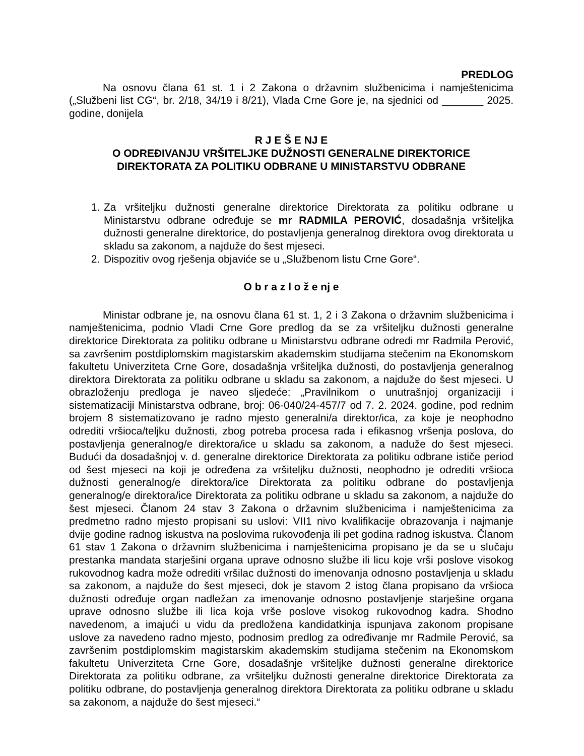PREDLOG
Na osnovu člana 61 st. 1 i 2 Zakona o državnim službenicima i namještenicima („Službeni list CG“, br. 2/18, 34/19 i 8/21), Vlada Crne Gore je, na sjednici od _______ 2025. godine, donijela
R J E Š E NJ E
O ODREĐIVANJU VRŠITELJKE DUŽNOSTI GENERALNE DIREKTORICE
DIREKTORATA ZA POLITIKU ODBRANE U MINISTARSTVU ODBRANE
1. Za vršiteljku dužnosti generalne direktorice Direktorata za politiku odbrane u Ministarstvu odbrane određuje se mr RADMILA PEROVIĆ, dosadašnja vršiteljka dužnosti generalne direktorice, do postavljenja generalnog direktora ovog direktorata u skladu sa zakonom, a najduže do šest mjeseci.
2. Dispozitiv ovog rješenja objaviće se u „Službenom listu Crne Gore“.
O b r a z l o ž e nj e
Ministar odbrane je, na osnovu člana 61 st. 1, 2 i 3 Zakona o državnim službenicima i namještenicima, podnio Vladi Crne Gore predlog da se za vršiteljku dužnosti generalne direktorice Direktorata za politiku odbrane u Ministarstvu odbrane odredi mr Radmila Perović, sa završenim postdiplomskim magistarskim akademskim studijama stečenim na Ekonomskom fakultetu Univerziteta Crne Gore, dosadašnja vršiteljka dužnosti, do postavljenja generalnog direktora Direktorata za politiku odbrane u skladu sa zakonom, a najduže do šest mjeseci. U obrazloženju predloga je naveo sljedeće: „Pravilnikom o unutrašnjoj organizaciji i sistematizaciji Ministarstva odbrane, broj: 06-040/24-457/7 od 7. 2. 2024. godine, pod rednim brojem 8 sistematizovano je radno mjesto generalni/a direktor/ica, za koje je neophodno odrediti vršioca/teljku dužnosti, zbog potreba procesa rada i efikasnog vršenja poslova, do postavljenja generalnog/e direktora/ice u skladu sa zakonom, a naduže do šest mjeseci. Budući da dosadašnjoj v. d. generalne direktorice Direktorata za politiku odbrane ističe period od šest mjeseci na koji je određena za vršiteljku dužnosti, neophodno je odrediti vršioca dužnosti generalnog/e direktora/ice Direktorata za politiku odbrane do postavljenja generalnog/e direktora/ice Direktorata za politiku odbrane u skladu sa zakonom, a najduže do šest mjeseci. Članom 24 stav 3 Zakona o državnim službenicima i namještenicima za predmetno radno mjesto propisani su uslovi: VII1 nivo kvalifikacije obrazovanja i najmanje dvije godine radnog iskustva na poslovima rukovođenja ili pet godina radnog iskustva. Članom 61 stav 1 Zakona o državnim službenicima i namještenicima propisano je da se u slučaju prestanka mandata starješini organa uprave odnosno službe ili licu koje vrši poslove visokog rukovodnog kadra može odrediti vršilac dužnosti do imenovanja odnosno postavljenja u skladu sa zakonom, a najduže do šest mjeseci, dok je stavom 2 istog člana propisano da vršioca dužnosti određuje organ nadležan za imenovanje odnosno postavljenje starješine organa uprave odnosno službe ili lica koja vrše poslove visokog rukovodnog kadra. Shodno navedenom, a imajući u vidu da predložena kandidatkinja ispunjava zakonom propisane uslove za navedeno radno mjesto, podnosim predlog za određivanje mr Radmile Perović, sa završenim postdiplomskim magistarskim akademskim studijama stečenim na Ekonomskom fakultetu Univerziteta Crne Gore, dosadašnje vršiteljke dužnosti generalne direktorice Direktorata za politiku odbrane, za vršiteljku dužnosti generalne direktorice Direktorata za politiku odbrane, do postavljenja generalnog direktora Direktorata za politiku odbrane u skladu sa zakonom, a najduže do šest mjeseci.“